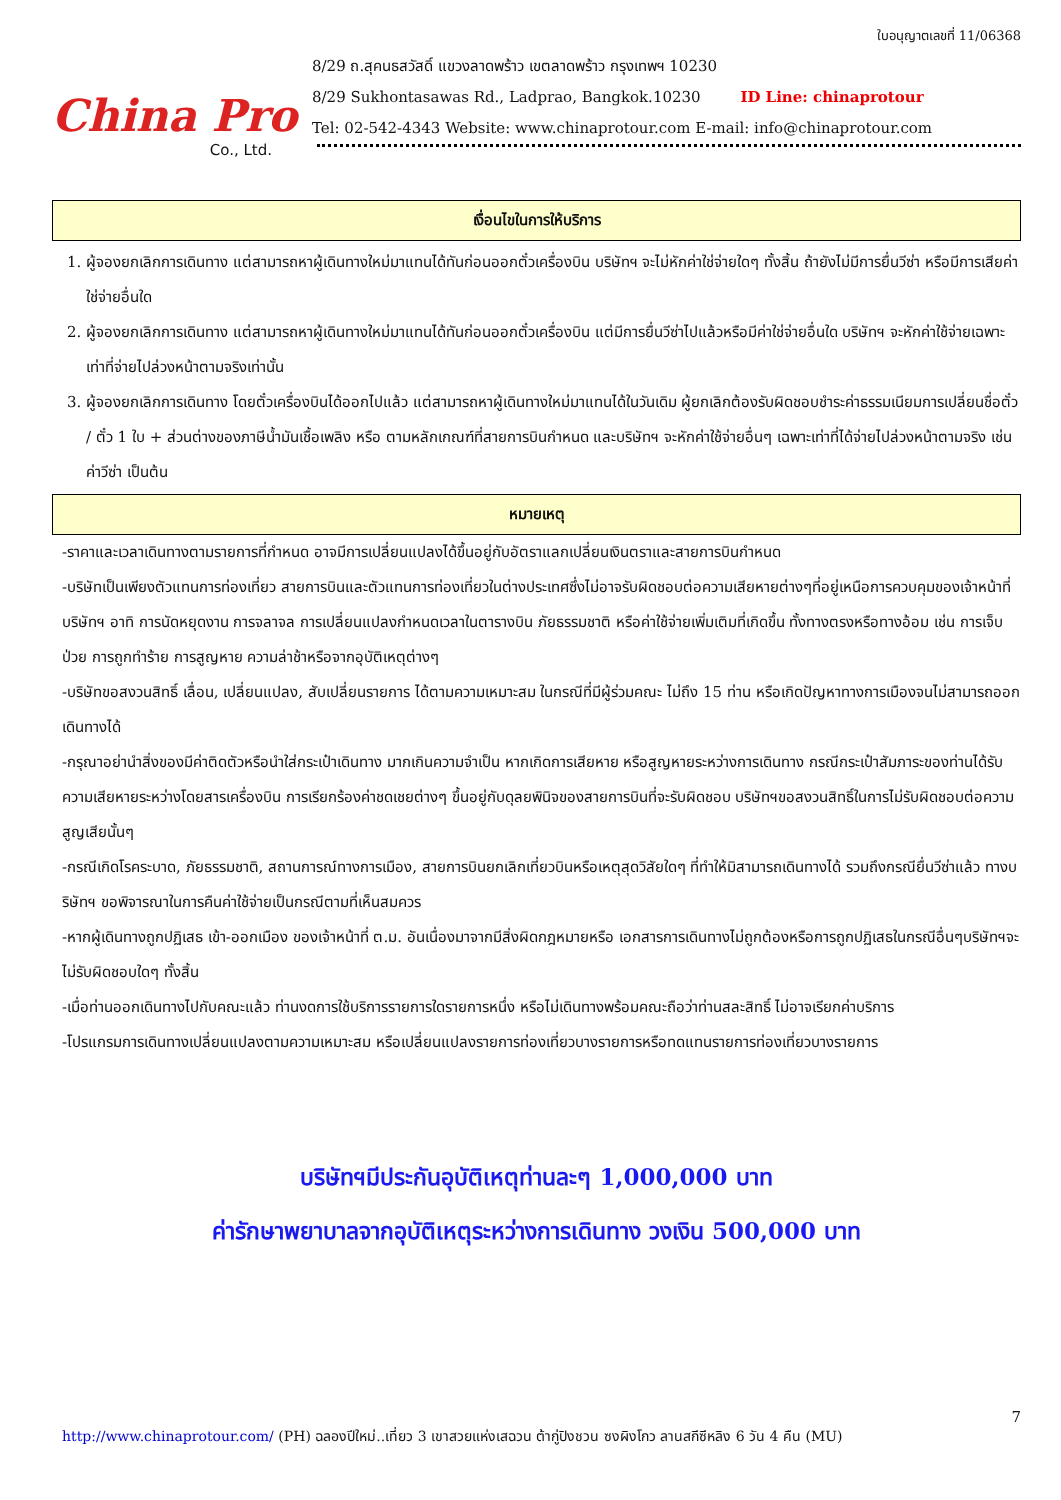China Pro
Co., Ltd.
ใบอนุญาตเลขที่ 11/06368
8/29 ถ.สุคนธสวัสดิ์ แขวงลาดพร้าว เขตลาดพร้าว กรุงเทพฯ 10230
8/29 Sukhontasawas Rd., Ladprao, Bangkok.10230 ID Line: chinaprotour
Tel: 02-542-4343 Website: www.chinaprotour.com E-mail: info@chinaprotour.com
เงื่อนไขในการให้บริการ
1. ผู้จองยกเลิกการเดินทาง แต่สามารถหาผู้เดินทางใหม่มาแทนได้ทันก่อนออกตั๋วเครื่องบิน บริษัทฯ จะไม่หักค่าใช่จ่ายใดๆ ทั้งสิ้น ถ้ายังไม่มีการยื่นวีซ่า หรือมีการเสียค่าใช่จ่ายอื่นใด
2. ผู้จองยกเลิกการเดินทาง แต่สามารถหาผู้เดินทางใหม่มาแทนได้ทันก่อนออกตั๋วเครื่องบิน แต่มีการยื่นวีซ่าไปแล้วหรือมีค่าใช่จ่ายอื่นใด บริษัทฯ จะหักค่าใช้จ่ายเฉพาะเท่าที่จ่ายไปล่วงหน้าตามจริงเท่านั้น
3. ผู้จองยกเลิกการเดินทาง โดยตั๋วเครื่องบินได้ออกไปแล้ว แต่สามารถหาผู้เดินทางใหม่มาแทนได้ในวันเดิม ผู้ยกเลิกต้องรับผิดชอบชำระค่าธรรมเนียมการเปลี่ยนชื่อตั๋ว / ตั๋ว 1 ใบ + ส่วนต่างของภาษีน้ำมันเชื้อเพลิง หรือ ตามหลักเกณฑ์ที่สายการบินกำหนด และบริษัทฯ จะหักค่าใช้จ่ายอื่นๆ เฉพาะเท่าที่ได้จ่ายไปล่วงหน้าตามจริง เช่น ค่าวีซ่า เป็นต้น
หมายเหตุ
-ราคาและเวลาเดินทางตามรายการที่กำหนด อาจมีการเปลี่ยนแปลงได้ขึ้นอยู่กับอัตราแลกเปลี่ยนเงินตราและสายการบินกำหนด
-บริษัทเป็นเพียงตัวแทนการท่องเที่ยว สายการบินและตัวแทนการท่องเที่ยวในต่างประเทศซึ่งไม่อาจรับผิดชอบต่อความเสียหายต่างๆที่อยู่เหนือการควบคุมของเจ้าหน้าที่บริษัทฯ อาทิ การนัดหยุดงาน การจลาจล การเปลี่ยนแปลงกำหนดเวลาในตารางบิน ภัยธรรมชาติ หรือค่าใช้จ่ายเพิ่มเติมที่เกิดขึ้น ทั้งทางตรงหรือทางอ้อม เช่น การเจ็บป่วย การถูกทำร้าย การสูญหาย ความล่าช้าหรือจากอุบัติเหตุต่างๆ
-บริษัทขอสงวนสิทธิ์ เลื่อน, เปลี่ยนแปลง, สับเปลี่ยนรายการ ได้ตามความเหมาะสม ในกรณีที่มีผู้ร่วมคณะ ไม่ถึง 15 ท่าน หรือเกิดปัญหาทางการเมืองจนไม่สามารถออกเดินทางได้
-กรุณาอย่านำสิ่งของมีค่าติดตัวหรือนำใส่กระเป๋าเดินทาง มากเกินความจำเป็น หากเกิดการเสียหาย หรือสูญหายระหว่างการเดินทาง กรณีกระเป๋าสัมภาระของท่านได้รับความเสียหายระหว่างโดยสารเครื่องบิน การเรียกร้องค่าชดเชยต่างๆ ขึ้นอยู่กับดุลยพินิจของสายการบินที่จะรับผิดชอบ บริษัทฯขอสงวนสิทธิ์ในการไม่รับผิดชอบต่อความสูญเสียนั้นๆ
-กรณีเกิดโรคระบาด, ภัยธรรมชาติ, สถานการณ์ทางการเมือง, สายการบินยกเลิกเที่ยวบินหรือเหตุสุดวิสัยใดๆ ที่ทำให้มิสามารถเดินทางได้ รวมถึงกรณียื่นวีซ่าแล้ว ทางบริษัทฯ ขอพิจารณาในการคืนค่าใช้จ่ายเป็นกรณีตามที่เห็นสมควร
-หากผู้เดินทางถูกปฏิเสธ เข้า-ออกเมือง ของเจ้าหน้าที่ ต.ม. อันเนื่องมาจากมีสิ่งผิดกฎหมายหรือ เอกสารการเดินทางไม่ถูกต้องหรือการถูกปฏิเสธในกรณีอื่นๆบริษัทฯจะไม่รับผิดชอบใดๆ ทั้งสิ้น
-เมื่อท่านออกเดินทางไปกับคณะแล้ว ท่านงดการใช้บริการรายการใดรายการหนึ่ง หรือไม่เดินทางพร้อมคณะถือว่าท่านสละสิทธิ์ ไม่อาจเรียกค่าบริการ
-โปรแกรมการเดินทางเปลี่ยนแปลงตามความเหมาะสม หรือเปลี่ยนแปลงรายการท่องเที่ยวบางรายการหรือทดแทนรายการท่องเที่ยวบางรายการ
บริษัทฯมีประกันอุบัติเหตุท่านละๆ 1,000,000 บาท
ค่ารักษาพยาบาลจากอุบัติเหตุระหว่างการเดินทาง วงเงิน 500,000 บาท
7
http://www.chinaprotour.com/ (PH) ฉลองปีใหม่..เที่ยว 3 เขาสวยแห่งเสฉวน ต้ากู่ปิงชวน ซงผิงโกว ลานสกีซีหลิง 6 วัน 4 คืน (MU)